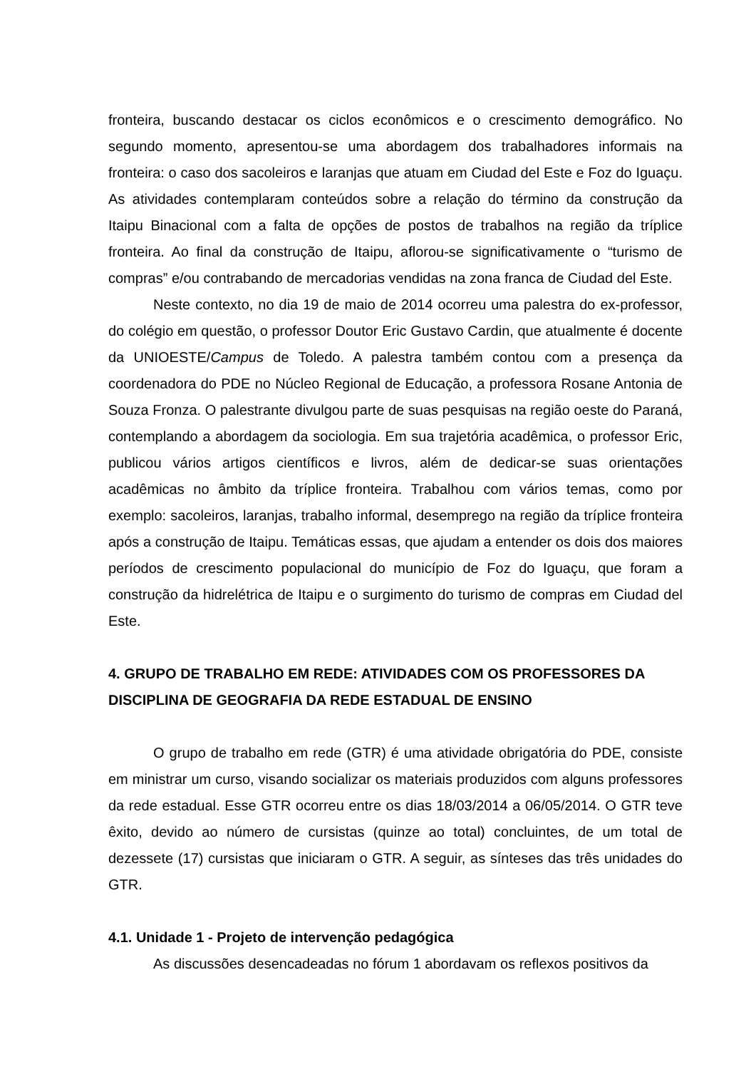fronteira, buscando destacar os ciclos econômicos e o crescimento demográfico. No segundo momento, apresentou-se uma abordagem dos trabalhadores informais na fronteira: o caso dos sacoleiros e laranjas que atuam em Ciudad del Este e Foz do Iguaçu. As atividades contemplaram conteúdos sobre a relação do término da construção da Itaipu Binacional com a falta de opções de postos de trabalhos na região da tríplice fronteira. Ao final da construção de Itaipu, aflorou-se significativamente o “turismo de compras” e/ou contrabando de mercadorias vendidas na zona franca de Ciudad del Este.
Neste contexto, no dia 19 de maio de 2014 ocorreu uma palestra do ex-professor, do colégio em questão, o professor Doutor Eric Gustavo Cardin, que atualmente é docente da UNIOESTE/Campus de Toledo. A palestra também contou com a presença da coordenadora do PDE no Núcleo Regional de Educação, a professora Rosane Antonia de Souza Fronza. O palestrante divulgou parte de suas pesquisas na região oeste do Paraná, contemplando a abordagem da sociologia. Em sua trajetória acadêmica, o professor Eric, publicou vários artigos científicos e livros, além de dedicar-se suas orientações acadêmicas no âmbito da tríplice fronteira. Trabalhou com vários temas, como por exemplo: sacoleiros, laranjas, trabalho informal, desemprego na região da tríplice fronteira após a construção de Itaipu. Temáticas essas, que ajudam a entender os dois dos maiores períodos de crescimento populacional do município de Foz do Iguaçu, que foram a construção da hidrelétrica de Itaipu e o surgimento do turismo de compras em Ciudad del Este.
4. GRUPO DE TRABALHO EM REDE: ATIVIDADES COM OS PROFESSORES DA DISCIPLINA DE GEOGRAFIA DA REDE ESTADUAL DE ENSINO
O grupo de trabalho em rede (GTR) é uma atividade obrigatória do PDE, consiste em ministrar um curso, visando socializar os materiais produzidos com alguns professores da rede estadual. Esse GTR ocorreu entre os dias 18/03/2014 a 06/05/2014. O GTR teve êxito, devido ao número de cursistas (quinze ao total) concluintes, de um total de dezessete (17) cursistas que iniciaram o GTR. A seguir, as sínteses das três unidades do GTR.
4.1. Unidade 1 - Projeto de intervenção pedagógica
As discussões desencadeadas no fórum 1 abordavam os reflexos positivos da